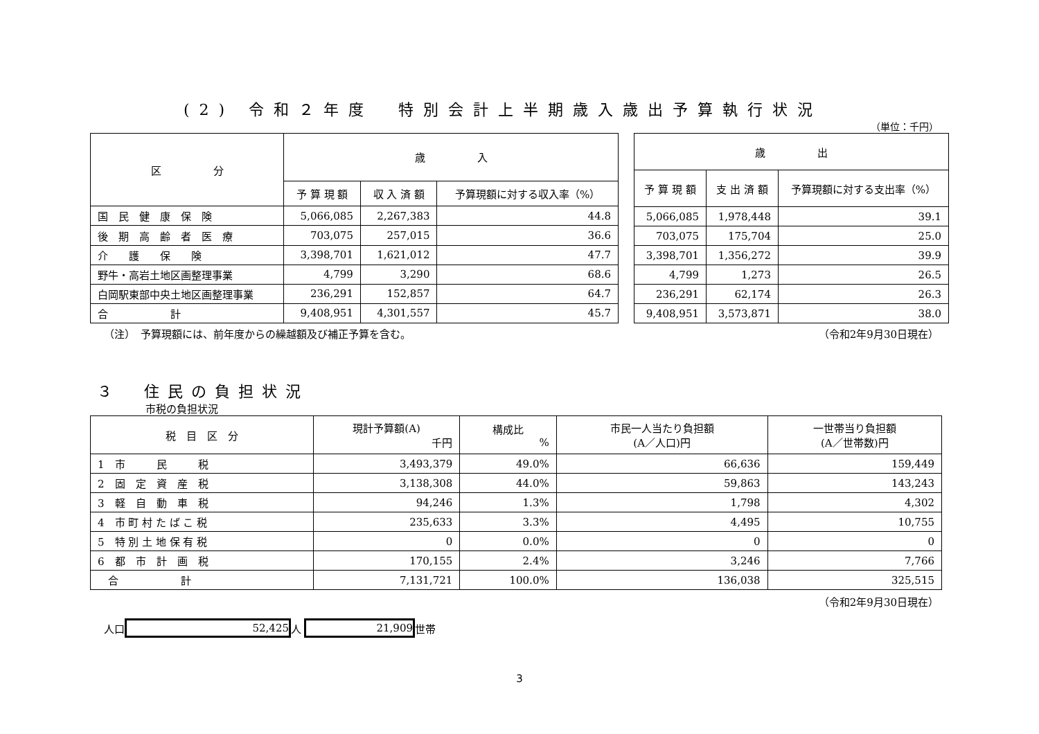(2) 令和２年度　特別会計上半期歳入歳出予算執行状況
（単位：千円）
| 区 分 | 歳 入 | | |
| --- | --- | --- | --- |
| | 予 算 現 額 | 収 入 済 額 | 予算現額に対する収入率（%） |
| 国 民 健 康 保 険 | 5,066,085 | 2,267,383 | 44.8 |
| 後 期 高 齢 者 医 療 | 703,075 | 257,015 | 36.6 |
| 介 護 保 険 | 3,398,701 | 1,621,012 | 47.7 |
| 野牛・高岩土地区画整理事業 | 4,799 | 3,290 | 68.6 |
| 白岡駅東部中央土地区画整理事業 | 236,291 | 152,857 | 64.7 |
| 合 計 | 9,408,951 | 4,301,557 | 45.7 |
| 歳 出 | | |
| --- | --- | --- |
| 予 算 現 額 | 支 出 済 額 | 予算現額に対する支出率（%） |
| 5,066,085 | 1,978,448 | 39.1 |
| 703,075 | 175,704 | 25.0 |
| 3,398,701 | 1,356,272 | 39.9 |
| 4,799 | 1,273 | 26.5 |
| 236,291 | 62,174 | 26.3 |
| 9,408,951 | 3,573,871 | 38.0 |
（注）　予算現額には、前年度からの繰越額及び補正予算を含む。 （令和2年9月30日現在）
３　住民の負担状況
市税の負担状況
| 税 目 区 分 | 現計予算額(A) 千円 | 構成比 % | 市民一人当たり負担額 (A／人口)円 | 一世帯当り負担額 (A／世帯数)円 |
| --- | --- | --- | --- | --- |
| 1 市 民 税 | 3,493,379 | 49.0% | 66,636 | 159,449 |
| 2 固 定 資 産 税 | 3,138,308 | 44.0% | 59,863 | 143,243 |
| 3 軽 自 動 車 税 | 94,246 | 1.3% | 1,798 | 4,302 |
| 4 市 町 村 た ば こ 税 | 235,633 | 3.3% | 4,495 | 10,755 |
| 5 特 別 土 地 保 有 税 | 0 | 0.0% | 0 | 0 |
| 6 都 市 計 画 税 | 170,155 | 2.4% | 3,246 | 7,766 |
| 合 計 | 7,131,721 | 100.0% | 136,038 | 325,515 |
（令和2年9月30日現在）
人口 52,425 人 21,909 世帯
3